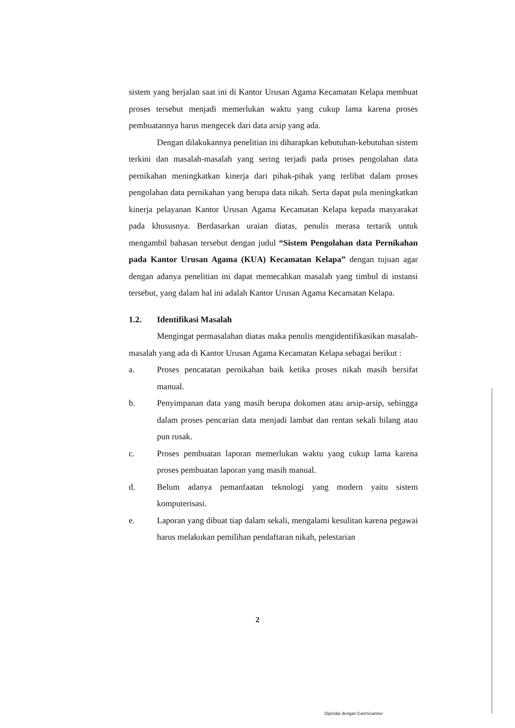sistem yang berjalan saat ini di Kantor Urusan Agama Kecamatan Kelapa membuat proses tersebut menjadi memerlukan waktu yang cukup lama karena proses pembuatannya harus mengecek dari data arsip yang ada.
Dengan dilakukannya penelitian ini diharapkan kebutuhan-kebutuhan sistem terkini dan masalah-masalah yang sering terjadi pada proses pengolahan data pernikahan meningkatkan kinerja dari pihak-pihak yang terlibat dalam proses pengolahan data pernikahan yang berupa data nikah. Serta dapat pula meningkatkan kinerja pelayanan Kantor Urusan Agama Kecamatan Kelapa kepada masyarakat pada khususnya. Berdasarkan uraian diatas, penulis merasa tertarik untuk mengambil bahasan tersebut dengan judul “Sistem Pengolahan data Pernikahan pada Kantor Urusan Agama (KUA) Kecamatan Kelapa” dengan tujuan agar dengan adanya penelitian ini dapat memecahkan masalah yang timbul di instansi tersebut, yang dalam hal ini adalah Kantor Urusan Agama Kecamatan Kelapa.
1.2. Identifikasi Masalah
Mengingat permasalahan diatas maka penulis mengidentifikasikan masalah-masalah yang ada di Kantor Urusan Agama Kecamatan Kelapa sebagai berikut :
a. Proses pencatatan pernikahan baik ketika proses nikah masih bersifat manual.
b. Penyimpanan data yang masih berupa dokumen atau arsip-arsip, sehingga dalam proses pencarian data menjadi lambat dan rentan sekali hilang atau pun rusak.
c. Proses pembuatan laporan memerlukan waktu yang cukup lama karena proses pembuatan laporan yang masih manual.
d. Belum adanya pemanfaatan teknologi yang modern yaitu sistem komputerisasi.
e. Laporan yang dibuat tiap dalam sekali, mengalami kesulitan karena pegawai harus melakukan pemilihan pendaftaran nikah, pelestarian
2
Dipindai dengan CamScanner